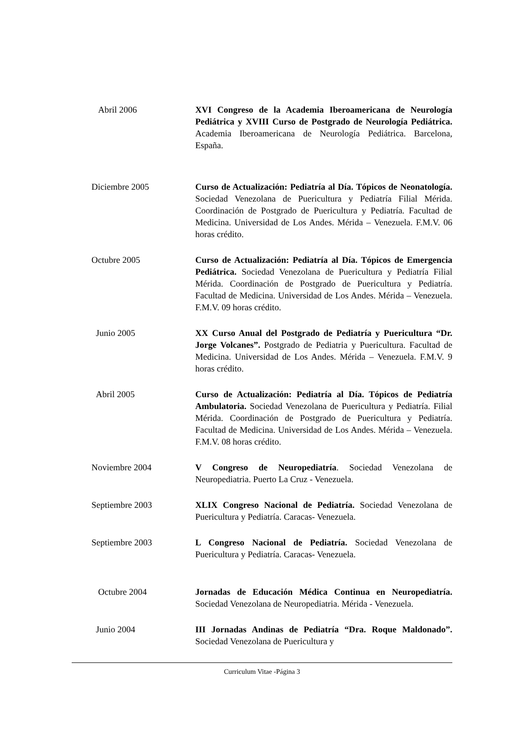Abril 2006 XVI Congreso de la Academia Iberoamericana de Neurología Pediátrica y XVIII Curso de Postgrado de Neurología Pediátrica. Academia Iberoamericana de Neurología Pediátrica. Barcelona, España.
Diciembre 2005 Curso de Actualización: Pediatría al Día. Tópicos de Neonatología. Sociedad Venezolana de Puericultura y Pediatría Filial Mérida. Coordinación de Postgrado de Puericultura y Pediatría. Facultad de Medicina. Universidad de Los Andes. Mérida – Venezuela. F.M.V. 06 horas crédito.
Octubre 2005 Curso de Actualización: Pediatría al Día. Tópicos de Emergencia Pediátrica. Sociedad Venezolana de Puericultura y Pediatría Filial Mérida. Coordinación de Postgrado de Puericultura y Pediatría. Facultad de Medicina. Universidad de Los Andes. Mérida – Venezuela. F.M.V. 09 horas crédito.
Junio 2005 XX Curso Anual del Postgrado de Pediatría y Puericultura “Dr. Jorge Volcanes”. Postgrado de Pediatria y Puericultura. Facultad de Medicina. Universidad de Los Andes. Mérida – Venezuela. F.M.V. 9 horas crédito.
Abril 2005 Curso de Actualización: Pediatría al Día. Tópicos de Pediatría Ambulatoria. Sociedad Venezolana de Puericultura y Pediatría. Filial Mérida. Coordinación de Postgrado de Puericultura y Pediatría. Facultad de Medicina. Universidad de Los Andes. Mérida – Venezuela. F.M.V. 08 horas crédito.
Noviembre 2004 V Congreso de Neuropediatría. Sociedad Venezolana de Neuropediatria. Puerto La Cruz - Venezuela.
Septiembre 2003 XLIX Congreso Nacional de Pediatría. Sociedad Venezolana de Puericultura y Pediatría. Caracas- Venezuela.
Septiembre 2003 L Congreso Nacional de Pediatría. Sociedad Venezolana de Puericultura y Pediatría. Caracas- Venezuela.
Octubre 2004 Jornadas de Educación Médica Continua en Neuropediatría. Sociedad Venezolana de Neuropediatria. Mérida - Venezuela.
Junio 2004 III Jornadas Andinas de Pediatría “Dra. Roque Maldonado”. Sociedad Venezolana de Puericultura y
Curriculum Vitae -Página 3